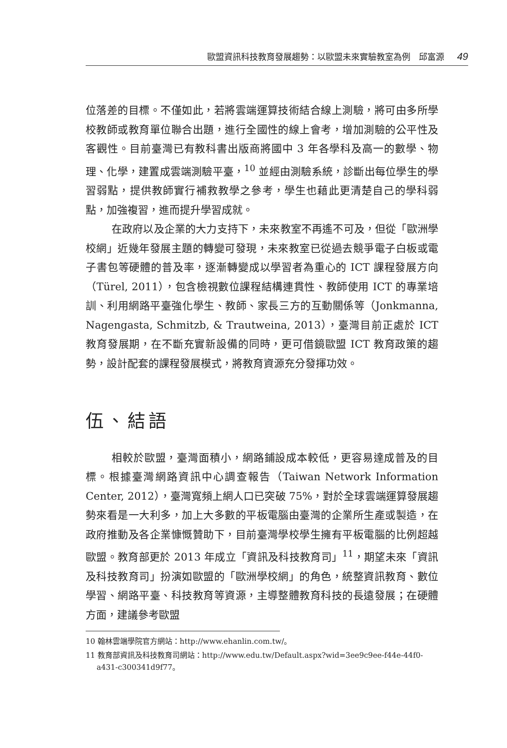歐盟資訊科技教育發展趨勢：以歐盟未來實驗教室為例　邱富源 49
位落差的目標。不僅如此，若將雲端運算技術結合線上測驗，將可由多所學校教師或教育單位聯合出題，進行全國性的線上會考，增加測驗的公平性及客觀性。目前臺灣已有教科書出版商將國中 3 年各學科及高一的數學、物理、化學，建置成雲端測驗平臺，<sup>10</sup> 並經由測驗系統，診斷出每位學生的學習弱點，提供教師實行補救教學之參考，學生也藉此更清楚自己的學科弱點，加強複習，進而提升學習成就。
在政府以及企業的大力支持下，未來教室不再遙不可及，但從「歐洲學校網」近幾年發展主題的轉變可發現，未來教室已從過去競爭電子白板或電子書包等硬體的普及率，逐漸轉變成以學習者為重心的 ICT 課程發展方向（Türel, 2011），包含檢視數位課程結構連貫性、教師使用 ICT 的專業培訓、利用網路平臺強化學生、教師、家長三方的互動關係等（Jonkmanna, Nagengasta, Schmitzb, & Trautweina, 2013），臺灣目前正處於 ICT 教育發展期，在不斷充實新設備的同時，更可借鏡歐盟 ICT 教育政策的趨勢，設計配套的課程發展模式，將教育資源充分發揮功效。
伍、結語
相較於歐盟，臺灣面積小，網路鋪設成本較低，更容易達成普及的目標。根據臺灣網路資訊中心調查報告（Taiwan Network Information Center, 2012），臺灣寬頻上網人口已突破 75%，對於全球雲端運算發展趨勢來看是一大利多，加上大多數的平板電腦由臺灣的企業所生產或製造，在政府推動及各企業慷慨贊助下，目前臺灣學校學生擁有平板電腦的比例超越歐盟。教育部更於 2013 年成立「資訊及科技教育司」<sup>11</sup>，期望未來「資訊及科技教育司」扮演如歐盟的「歐洲學校網」的角色，統整資訊教育、數位學習、網路平臺、科技教育等資源，主導整體教育科技的長遠發展；在硬體方面，建議參考歐盟
10 翰林雲端學院官方網站：http://www.ehanlin.com.tw/。
11 教育部資訊及科技教育司網站：http://www.edu.tw/Default.aspx?wid=3ee9c9ee-f44e-44f0-a431-c300341d9f77。